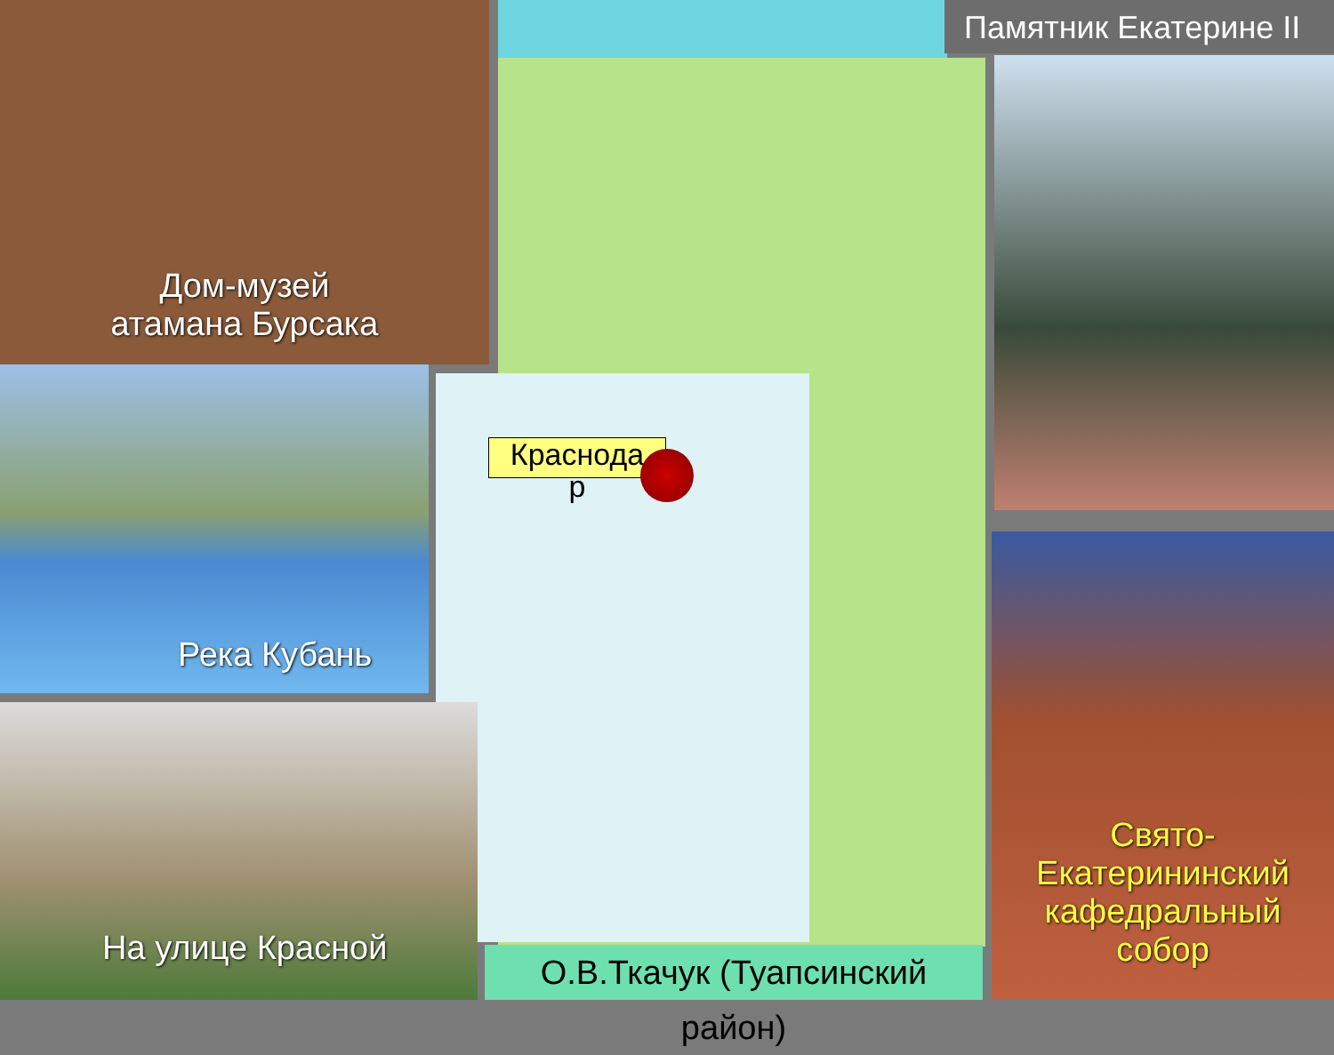Дом-музей
атамана Бурсака
Река Кубань
На улице Красной
Памятник Екатерине II
Свято-
Екатерининский
кафедральный
собор
Краснода
р
О.В.Ткачук (Туапсинский район)